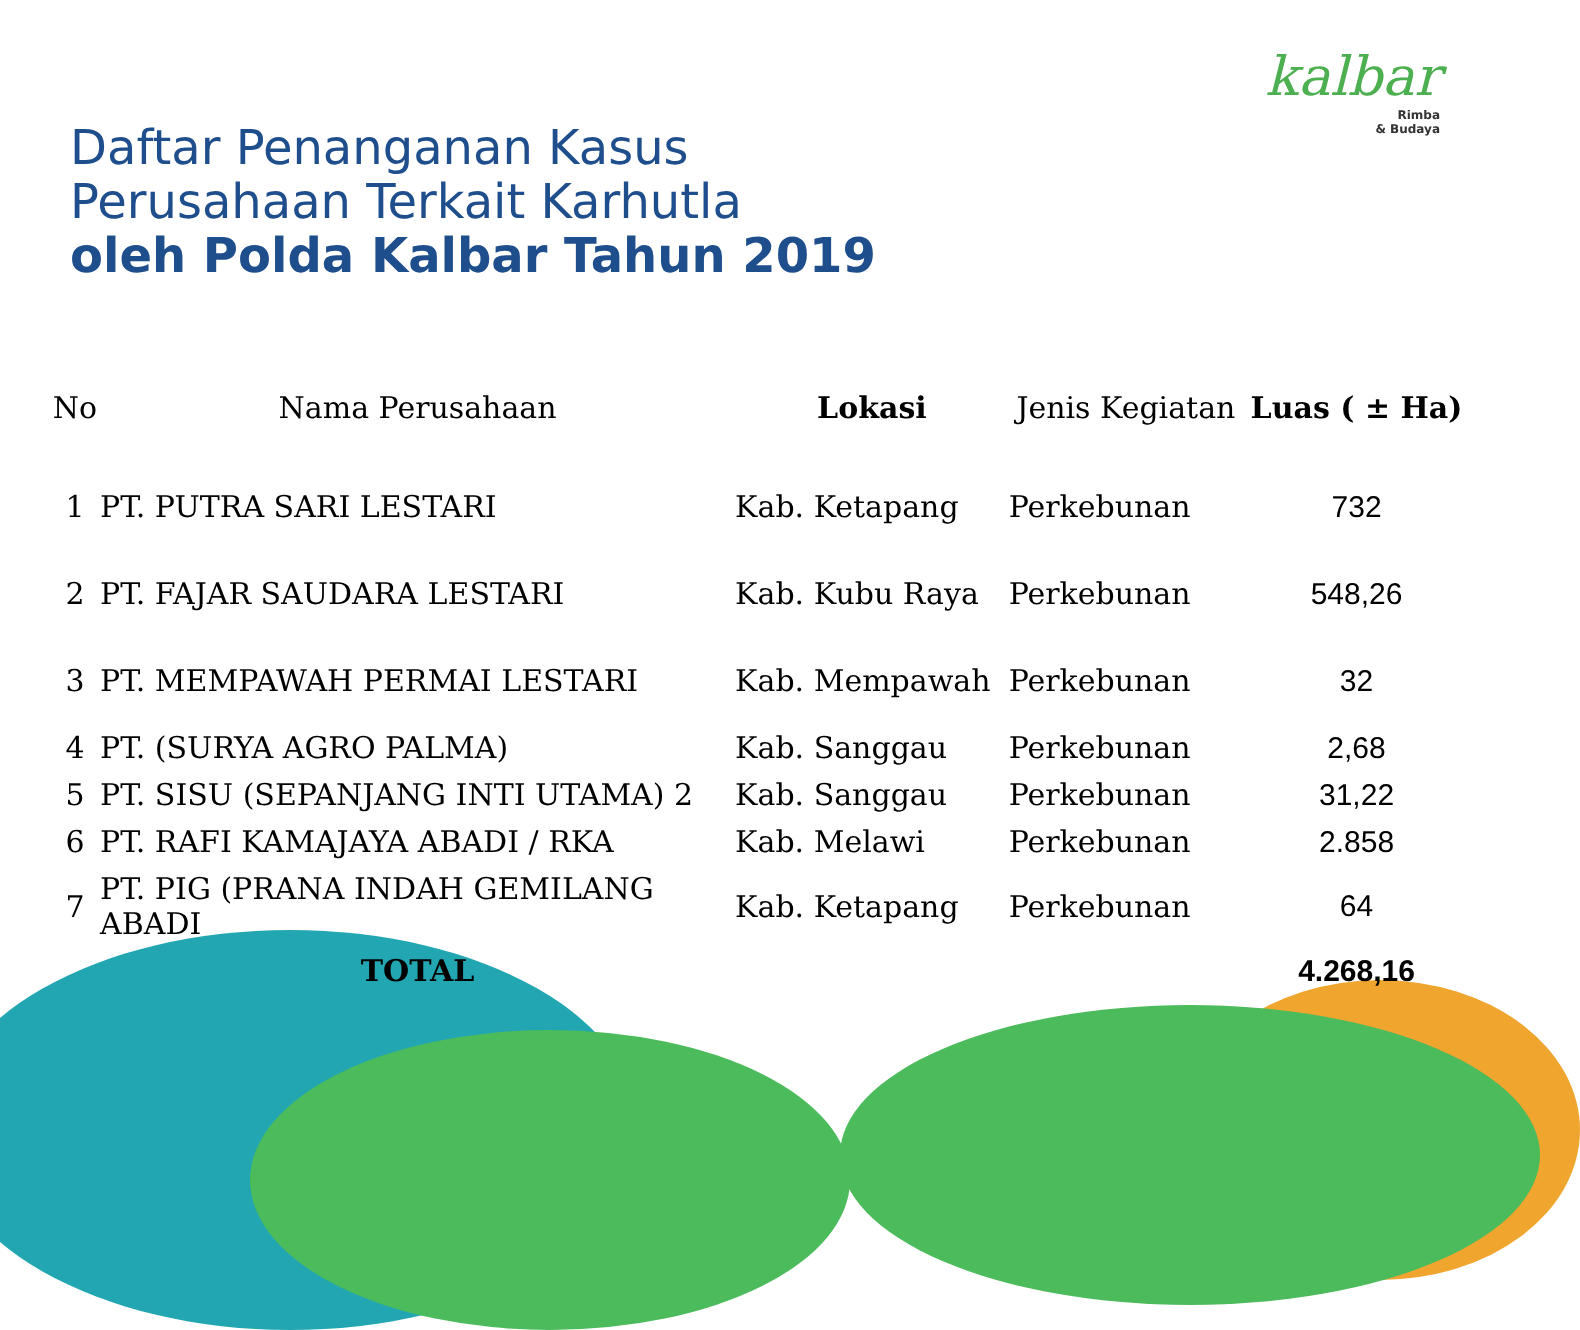kalbar
Rimba
& Budaya
Daftar Penanganan Kasus
Perusahaan Terkait Karhutla
oleh Polda Kalbar Tahun 2019
| No | Nama Perusahaan | Lokasi | Jenis Kegiatan | Luas ( ± Ha) |
| --- | --- | --- | --- | --- |
| 1 | PT. PUTRA SARI LESTARI | Kab. Ketapang | Perkebunan | 732 |
| 2 | PT. FAJAR SAUDARA LESTARI | Kab. Kubu Raya | Perkebunan | 548,26 |
| 3 | PT. MEMPAWAH PERMAI LESTARI | Kab. Mempawah | Perkebunan | 32 |
| 4 | PT. (SURYA AGRO PALMA) | Kab. Sanggau | Perkebunan | 2,68 |
| 5 | PT. SISU (SEPANJANG INTI UTAMA) 2 | Kab. Sanggau | Perkebunan | 31,22 |
| 6 | PT. RAFI KAMAJAYA ABADI / RKA | Kab. Melawi | Perkebunan | 2.858 |
| 7 | PT. PIG (PRANA INDAH GEMILANG ABADI | Kab. Ketapang | Perkebunan | 64 |
| | TOTAL | | | 4.268,16 |